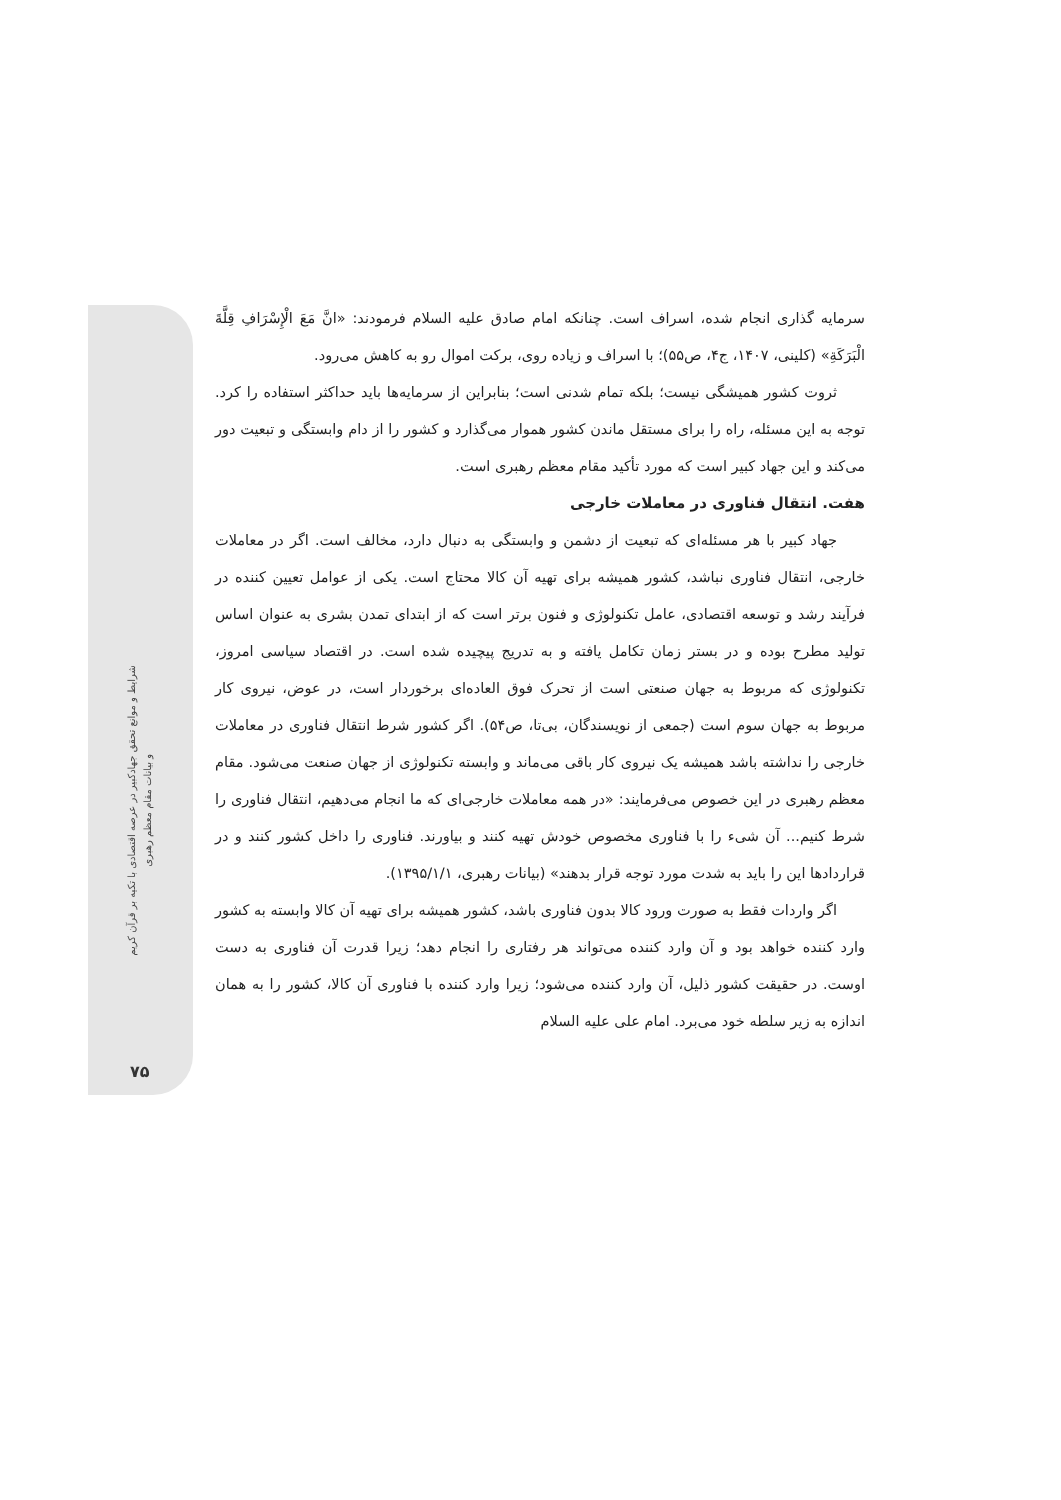شرایط و موانع تحقق جهادکبیر در عرصه اقتصادی با تکیه بر قرآن کریم
و بیانات مقام معظم رهبری
۷۵
سرمایه گذاری انجام شده، اسراف است. چنانکه امام صادق علیه السلام فرمودند: «انَّ مَعَ الْإِسْرَافِ قِلَّةَ الْبَرَكَةِ» (کلینی، ۱۴۰۷، ج۴، ص۵۵)؛ با اسراف و زیاده روی، برکت اموال رو به کاهش می‌رود.
ثروت کشور همیشگی نیست؛ بلکه تمام شدنی است؛ بنابراین از سرمایه‌ها باید حداکثر استفاده را کرد. توجه به این مسئله، راه را برای مستقل ماندن کشور هموار می‌گذارد و کشور را از دام وابستگی و تبعیت دور می‌کند و این جهاد کبیر است که مورد تأکید مقام معظم رهبری است.
هفت. انتقال فناوری در معاملات خارجی
جهاد کبیر با هر مسئله‌ای که تبعیت از دشمن و وابستگی به دنبال دارد، مخالف است. اگر در معاملات خارجی، انتقال فناوری نباشد، کشور همیشه برای تهیه آن کالا محتاج است. یکی از عوامل تعیین کننده در فرآیند رشد و توسعه اقتصادی، عامل تکنولوژی و فنون برتر است که از ابتدای تمدن بشری به عنوان اساس تولید مطرح بوده و در بستر زمان تکامل یافته و به تدریج پیچیده شده است. در اقتصاد سیاسی امروز، تکنولوژی که مربوط به جهان صنعتی است از تحرک فوق العاده‌ای برخوردار است، در عوض، نیروی کار مربوط به جهان سوم است (جمعی از نویسندگان، بی‌تا، ص۵۴). اگر کشور شرط انتقال فناوری در معاملات خارجی را نداشته باشد همیشه یک نیروی کار باقی می‌ماند و وابسته تکنولوژی از جهان صنعت می‌شود. مقام معظم رهبری در این خصوص می‌فرمایند: «در همه معاملات خارجی‌ای که ما انجام می‌دهیم، انتقال فناوری را شرط کنیم... آن شیء را با فناوری مخصوص خودش تهیه کنند و بیاورند. فناوری را داخل کشور کنند و در قراردادها این را باید به شدت مورد توجه قرار بدهند» (بیانات رهبری، ۱۳۹۵/۱/۱).
اگر واردات فقط به صورت ورود کالا بدون فناوری باشد، کشور همیشه برای تهیه آن کالا وابسته به کشور وارد کننده خواهد بود و آن وارد کننده می‌تواند هر رفتاری را انجام دهد؛ زیرا قدرت آن فناوری به دست اوست. در حقیقت کشور ذلیل، آن وارد کننده می‌شود؛ زیرا وارد کننده با فناوری آن کالا، کشور را به همان اندازه به زیر سلطه خود می‌برد. امام علی علیه السلام